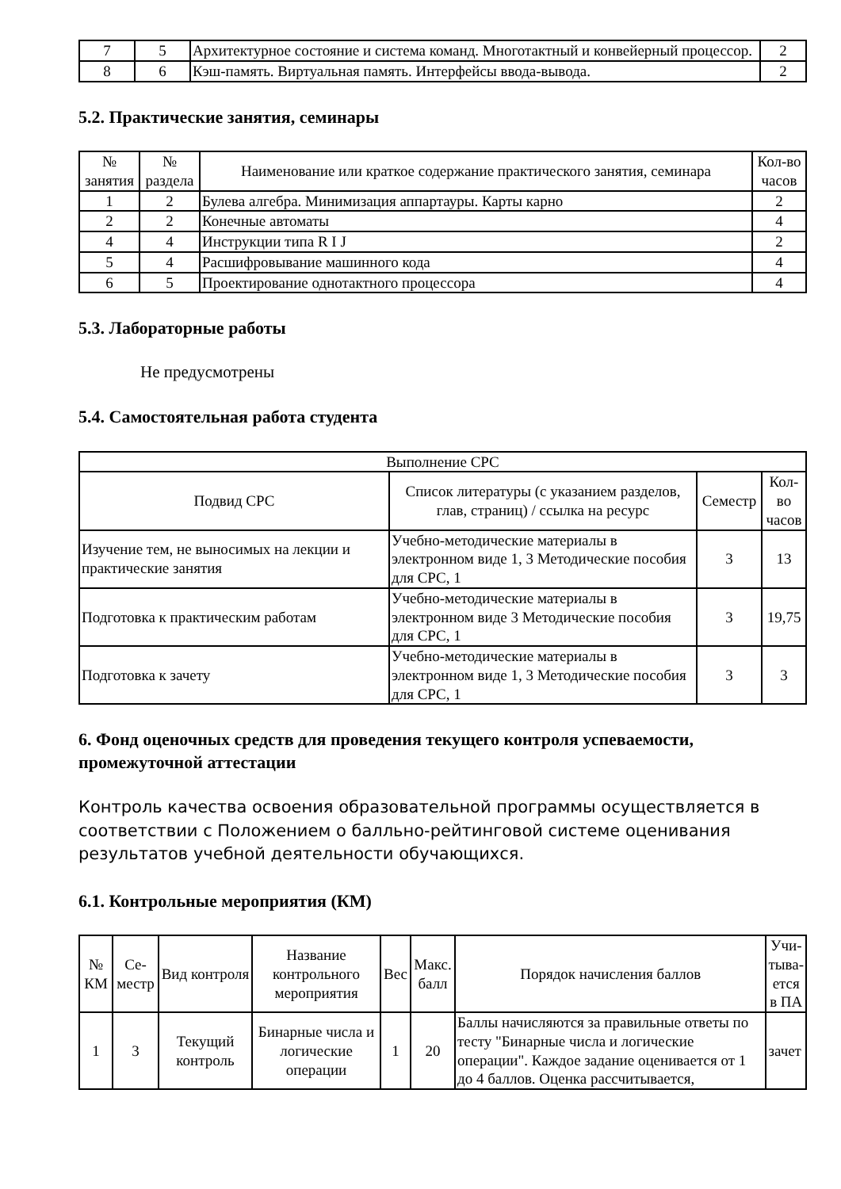| 7 | 5 | Архитектурное состояние и система команд. Многотактный и конвейерный процессор. | 2 |
| 8 | 6 | Кэш-память. Виртуальная память. Интерфейсы ввода-вывода. | 2 |
5.2. Практические занятия, семинары
| № занятия | № раздела | Наименование или краткое содержание практического занятия, семинара | Кол-во часов |
| --- | --- | --- | --- |
| 1 | 2 | Булева алгебра. Минимизация аппартауры. Карты карно | 2 |
| 2 | 2 | Конечные автоматы | 4 |
| 4 | 4 | Инструкции типа R I J | 2 |
| 5 | 4 | Расшифровывание машинного кода | 4 |
| 6 | 5 | Проектирование однотактного процессора | 4 |
5.3. Лабораторные работы
Не предусмотрены
5.4. Самостоятельная работа студента
| Выполнение СРС | | | |
| --- | --- | --- | --- |
| Подвид СРС | Список литературы (с указанием разделов, глав, страниц) / ссылка на ресурс | Семестр | Кол-во часов |
| Изучение тем, не выносимых на лекции и практические занятия | Учебно-методические материалы в электронном виде 1, 3 Методические пособия для СРС, 1 | 3 | 13 |
| Подготовка к практическим работам | Учебно-методические материалы в электронном виде 3 Методические пособия для СРС, 1 | 3 | 19,75 |
| Подготовка к зачету | Учебно-методические материалы в электронном виде 1, 3 Методические пособия для СРС, 1 | 3 | 3 |
6. Фонд оценочных средств для проведения текущего контроля успеваемости, промежуточной аттестации
Контроль качества освоения образовательной программы осуществляется в соответствии с Положением о балльно-рейтинговой системе оценивания результатов учебной деятельности обучающихся.
6.1. Контрольные мероприятия (КМ)
| № КМ | Се-местр | Вид контроля | Название контрольного мероприятия | Вес | Макс. балл | Порядок начисления баллов | Учи-тыва-ется в ПА |
| --- | --- | --- | --- | --- | --- | --- | --- |
| 1 | 3 | Текущий контроль | Бинарные числа и логические операции | 1 | 20 | Баллы начисляются за правильные ответы по тесту "Бинарные числа и логические операции". Каждое задание оценивается от 1 до 4 баллов. Оценка рассчитывается, | зачет |